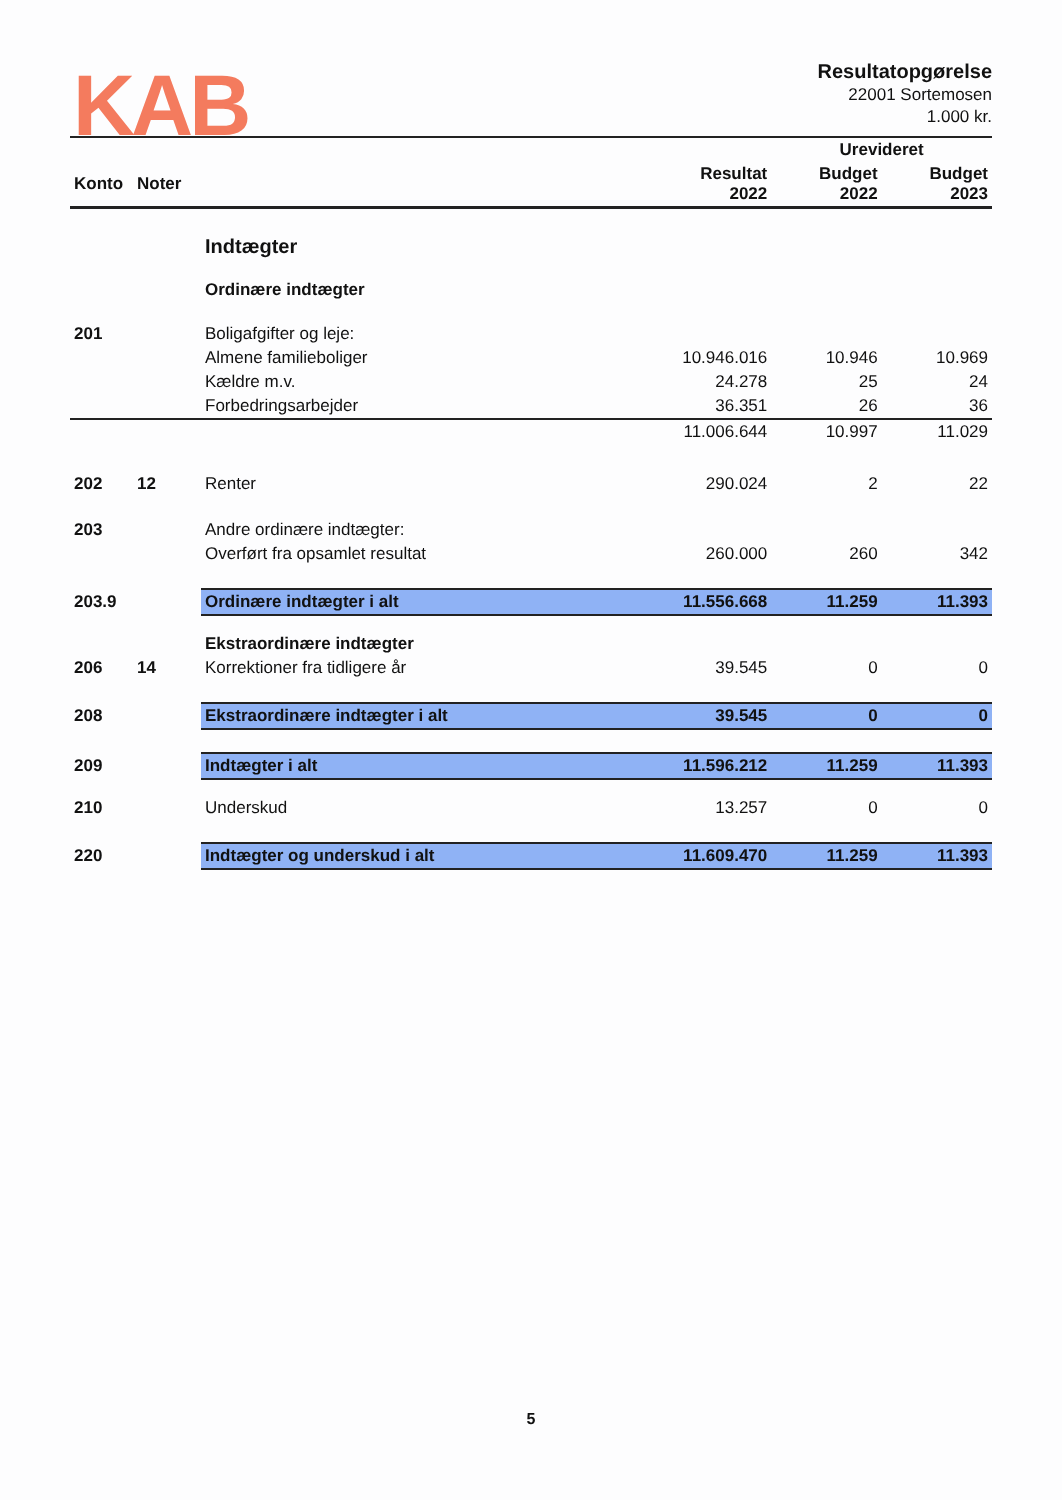KAB
Resultatopgørelse
22001 Sortemosen
1.000 kr.
| | | | | Urevideret | |
| --- | --- | --- | --- | --- | --- |
| Konto | Noter | | Resultat 2022 | Budget 2022 | Budget 2023 |
| | | Indtægter | | | |
| | | Ordinære indtægter | | | |
| 201 | | Boligafgifter og leje: | | | |
| | | Almene familieboliger | 10.946.016 | 10.946 | 10.969 |
| | | Kældre m.v. | 24.278 | 25 | 24 |
| | | Forbedringsarbejder | 36.351 | 26 | 36 |
| | | | 11.006.644 | 10.997 | 11.029 |
| 202 | 12 | Renter | 290.024 | 2 | 22 |
| 203 | | Andre ordinære indtægter: | | | |
| | | Overført fra opsamlet resultat | 260.000 | 260 | 342 |
| 203.9 | | Ordinære indtægter i alt | 11.556.668 | 11.259 | 11.393 |
| | | Ekstraordinære indtægter | | | |
| 206 | 14 | Korrektioner fra tidligere år | 39.545 | 0 | 0 |
| 208 | | Ekstraordinære indtægter i alt | 39.545 | 0 | 0 |
| 209 | | Indtægter i alt | 11.596.212 | 11.259 | 11.393 |
| 210 | | Underskud | 13.257 | 0 | 0 |
| 220 | | Indtægter og underskud i alt | 11.609.470 | 11.259 | 11.393 |
5